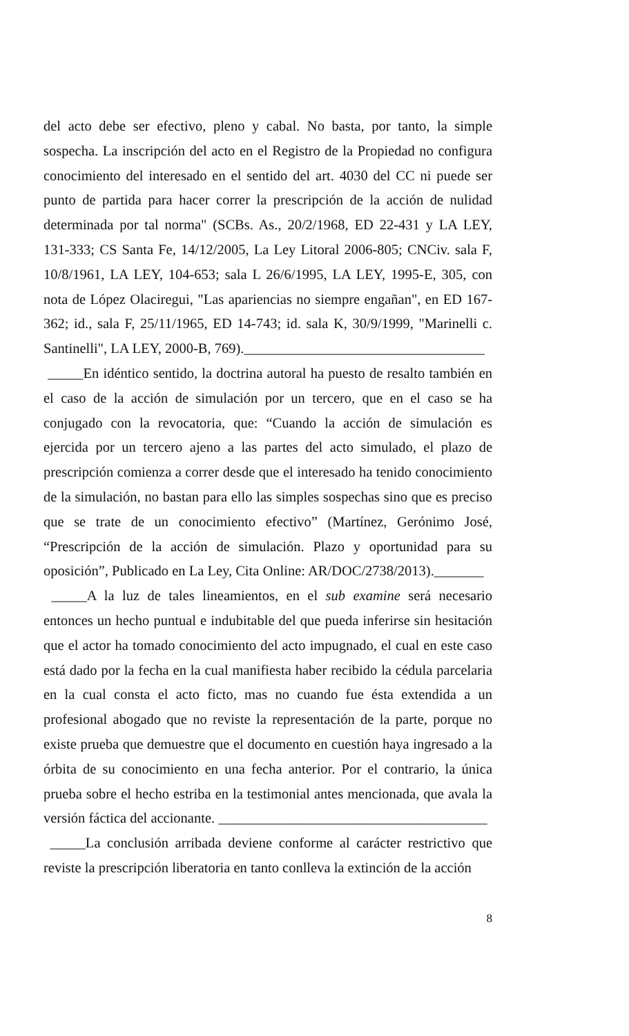del acto debe ser efectivo, pleno y cabal. No basta, por tanto, la simple sospecha. La inscripción del acto en el Registro de la Propiedad no configura conocimiento del interesado en el sentido del art. 4030 del CC ni puede ser punto de partida para hacer correr la prescripción de la acción de nulidad determinada por tal norma" (SCBs. As., 20/2/1968, ED 22-431 y LA LEY, 131-333; CS Santa Fe, 14/12/2005, La Ley Litoral 2006-805; CNCiv. sala F, 10/8/1961, LA LEY, 104-653; sala L 26/6/1995, LA LEY, 1995-E, 305, con nota de López Olaciregui, "Las apariencias no siempre engañan", en ED 167-362; id., sala F, 25/11/1965, ED 14-743; id. sala K, 30/9/1999, "Marinelli c. Santinelli", LA LEY, 2000-B, 769).__________________________________
_____En idéntico sentido, la doctrina autoral ha puesto de resalto también en el caso de la acción de simulación por un tercero, que en el caso se ha conjugado con la revocatoria, que: “Cuando la acción de simulación es ejercida por un tercero ajeno a las partes del acto simulado, el plazo de prescripción comienza a correr desde que el interesado ha tenido conocimiento de la simulación, no bastan para ello las simples sospechas sino que es preciso que se trate de un conocimiento efectivo” (Martínez, Gerónimo José, “Prescripción de la acción de simulación. Plazo y oportunidad para su oposición”, Publicado en La Ley, Cita Online: AR/DOC/2738/2013)._______
_____A la luz de tales lineamientos, en el sub examine será necesario entonces un hecho puntual e indubitable del que pueda inferirse sin hesitación que el actor ha tomado conocimiento del acto impugnado, el cual en este caso está dado por la fecha en la cual manifiesta haber recibido la cédula parcelaria en la cual consta el acto ficto, mas no cuando fue ésta extendida a un profesional abogado que no reviste la representación de la parte, porque no existe prueba que demuestre que el documento en cuestión haya ingresado a la órbita de su conocimiento en una fecha anterior. Por el contrario, la única prueba sobre el hecho estriba en la testimonial antes mencionada, que avala la versión fáctica del accionante. ______________________________________
_____La conclusión arribada deviene conforme al carácter restrictivo que reviste la prescripción liberatoria en tanto conlleva la extinción de la acción
8